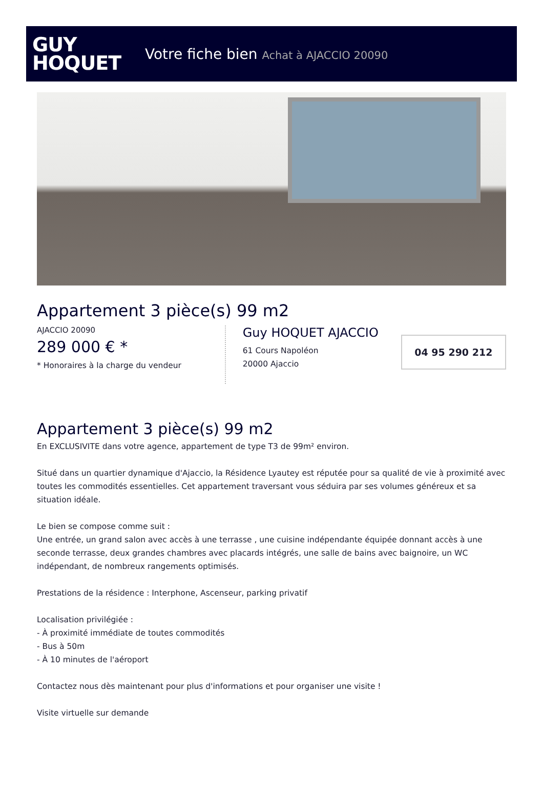GUY
HOQUET
Votre fiche bien Achat à AJACCIO 20090
Appartement 3 pièce(s) 99 m2
AJACCIO 20090
289 000 € *
* Honoraires à la charge du vendeur
Guy HOQUET AJACCIO
61 Cours Napoléon
20000 Ajaccio
04 95 290 212
Appartement 3 pièce(s) 99 m2
En EXCLUSIVITE dans votre agence, appartement de type T3 de 99m² environ.
Situé dans un quartier dynamique d'Ajaccio, la Résidence Lyautey est réputée pour sa qualité de vie à proximité avec toutes les commodités essentielles. Cet appartement traversant vous séduira par ses volumes généreux et sa situation idéale.
Le bien se compose comme suit :
Une entrée, un grand salon avec accès à une terrasse , une cuisine indépendante équipée donnant accès à une seconde terrasse, deux grandes chambres avec placards intégrés, une salle de bains avec baignoire, un WC indépendant, de nombreux rangements optimisés.
Prestations de la résidence : Interphone, Ascenseur, parking privatif
Localisation privilégiée :
- À proximité immédiate de toutes commodités
- Bus à 50m
- À 10 minutes de l'aéroport
Contactez nous dès maintenant pour plus d'informations et pour organiser une visite !
Visite virtuelle sur demande